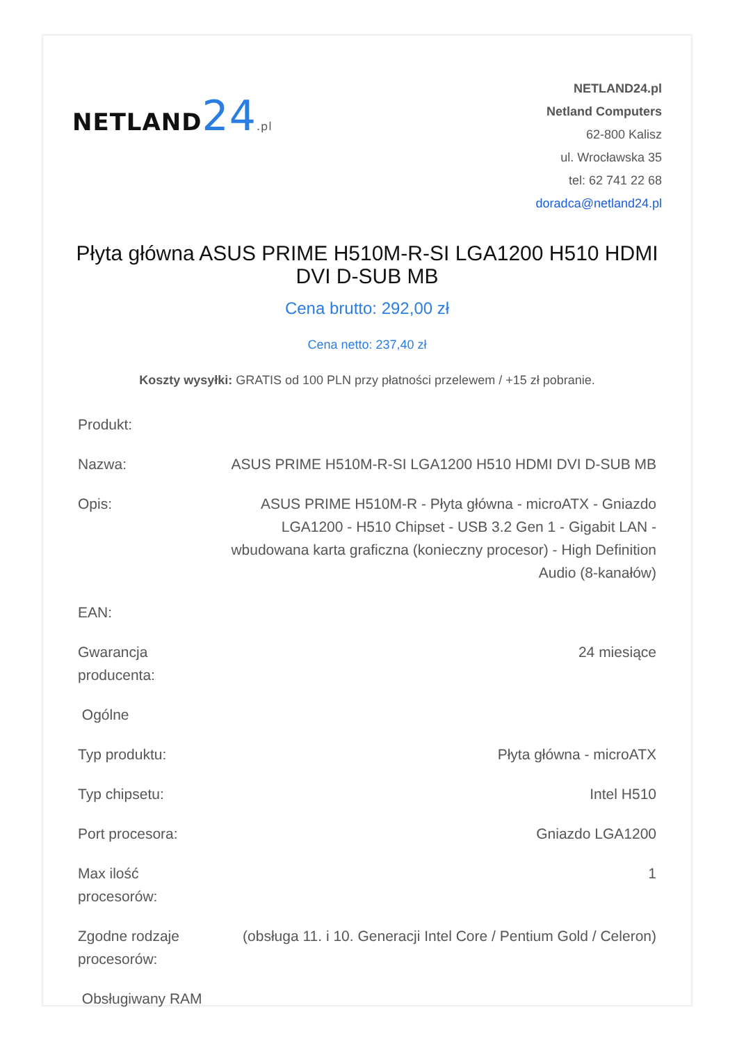NETLAND24.pl
NETLAND24.pl
Netland Computers
62-800 Kalisz
ul. Wrocławska 35
tel: 62 741 22 68
doradca@netland24.pl
Płyta główna ASUS PRIME H510M-R-SI LGA1200 H510 HDMI DVI D-SUB MB
Cena brutto: 292,00 zł
Cena netto: 237,40 zł
Koszty wysyłki: GRATIS od 100 PLN przy płatności przelewem / +15 zł pobranie.
| Produkt: | |
| Nazwa: | ASUS PRIME H510M-R-SI LGA1200 H510 HDMI DVI D-SUB MB |
| Opis: | ASUS PRIME H510M-R - Płyta główna - microATX - Gniazdo LGA1200 - H510 Chipset - USB 3.2 Gen 1 - Gigabit LAN - wbudowana karta graficzna (konieczny procesor) - High Definition Audio (8-kanałów) |
| EAN: | |
| Gwarancja producenta: | 24 miesiące |
| Ogólne | |
| Typ produktu: | Płyta główna - microATX |
| Typ chipsetu: | Intel H510 |
| Port procesora: | Gniazdo LGA1200 |
| Max ilość procesorów: | 1 |
| Zgodne rodzaje procesorów: | (obsługa 11. i 10. Generacji Intel Core / Pentium Gold / Celeron) |
| Obsługiwany RAM | |